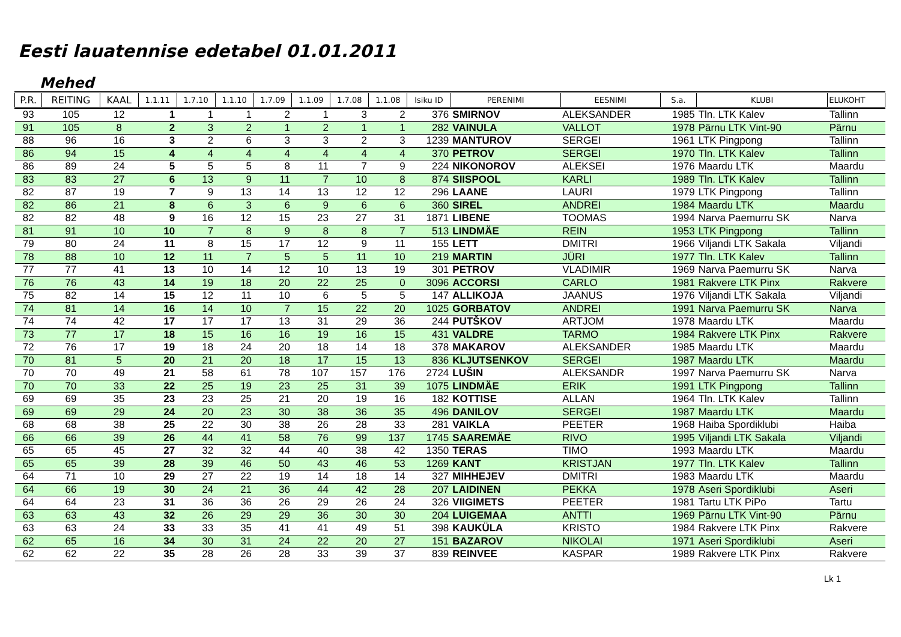Eesti lauatennise edetabel 01.01.2011
Mehed
| P.R. | REITING | KAAL | 1.1.11 | 1.7.10 | 1.1.10 | 1.7.09 | 1.1.09 | 1.7.08 | 1.1.08 | Isiku ID | PERENIMI | EESNIMI | S.a. | KLUBI | ELUKOHT |
| --- | --- | --- | --- | --- | --- | --- | --- | --- | --- | --- | --- | --- | --- | --- | --- |
| 93 | 105 | 12 | 1 | 1 | 1 | 2 | 1 | 3 | 2 | 376 | SMIRNOV | ALEKSANDER | 1985 | Tln. LTK Kalev | Tallinn |
| 91 | 105 | 8 | 2 | 3 | 2 | 1 | 2 | 1 | 1 | 282 | VAINULA | VALLOT | 1978 | Pärnu LTK Vint-90 | Pärnu |
| 88 | 96 | 16 | 3 | 2 | 6 | 3 | 3 | 2 | 3 | 1239 | MANTUROV | SERGEI | 1961 | LTK Pingpong | Tallinn |
| 86 | 94 | 15 | 4 | 4 | 4 | 4 | 4 | 4 | 4 | 370 | PETROV | SERGEI | 1970 | Tln. LTK Kalev | Tallinn |
| 86 | 89 | 24 | 5 | 5 | 5 | 8 | 11 | 7 | 9 | 224 | NIKONOROV | ALEKSEI | 1976 | Maardu LTK | Maardu |
| 83 | 83 | 27 | 6 | 13 | 9 | 11 | 7 | 10 | 8 | 874 | SIISPOOL | KARLI | 1989 | Tln. LTK Kalev | Tallinn |
| 82 | 87 | 19 | 7 | 9 | 13 | 14 | 13 | 12 | 12 | 296 | LAANE | LAURI | 1979 | LTK Pingpong | Tallinn |
| 82 | 86 | 21 | 8 | 6 | 3 | 6 | 9 | 6 | 6 | 360 | SIREL | ANDREI | 1984 | Maardu LTK | Maardu |
| 82 | 82 | 48 | 9 | 16 | 12 | 15 | 23 | 27 | 31 | 1871 | LIBENE | TOOMAS | 1994 | Narva Paemurru SK | Narva |
| 81 | 91 | 10 | 10 | 7 | 8 | 9 | 8 | 8 | 7 | 513 | LINDMÄE | REIN | 1953 | LTK Pingpong | Tallinn |
| 79 | 80 | 24 | 11 | 8 | 15 | 17 | 12 | 9 | 11 | 155 | LETT | DMITRI | 1966 | Viljandi LTK Sakala | Viljandi |
| 78 | 88 | 10 | 12 | 11 | 7 | 5 | 5 | 11 | 10 | 219 | MARTIN | JÜRI | 1977 | Tln. LTK Kalev | Tallinn |
| 77 | 77 | 41 | 13 | 10 | 14 | 12 | 10 | 13 | 19 | 301 | PETROV | VLADIMIR | 1969 | Narva Paemurru SK | Narva |
| 76 | 76 | 43 | 14 | 19 | 18 | 20 | 22 | 25 | 0 | 3096 | ACCORSI | CARLO | 1981 | Rakvere LTK Pinx | Rakvere |
| 75 | 82 | 14 | 15 | 12 | 11 | 10 | 6 | 5 | 5 | 147 | ALLIKOJA | JAANUS | 1976 | Viljandi LTK Sakala | Viljandi |
| 74 | 81 | 14 | 16 | 14 | 10 | 7 | 15 | 22 | 20 | 1025 | GORBATOV | ANDREI | 1991 | Narva Paemurru SK | Narva |
| 74 | 74 | 42 | 17 | 17 | 17 | 13 | 31 | 29 | 36 | 244 | PUTŠKOV | ARTJOM | 1978 | Maardu LTK | Maardu |
| 73 | 77 | 17 | 18 | 15 | 16 | 16 | 19 | 16 | 15 | 431 | VALDRE | TARMO | 1984 | Rakvere LTK Pinx | Rakvere |
| 72 | 76 | 17 | 19 | 18 | 24 | 20 | 18 | 14 | 18 | 378 | MAKAROV | ALEKSANDER | 1985 | Maardu LTK | Maardu |
| 70 | 81 | 5 | 20 | 21 | 20 | 18 | 17 | 15 | 13 | 836 | KLJUTSENKOV | SERGEI | 1987 | Maardu LTK | Maardu |
| 70 | 70 | 49 | 21 | 58 | 61 | 78 | 107 | 157 | 176 | 2724 | LUŠIN | ALEKSANDR | 1997 | Narva Paemurru SK | Narva |
| 70 | 70 | 33 | 22 | 25 | 19 | 23 | 25 | 31 | 39 | 1075 | LINDMÄE | ERIK | 1991 | LTK Pingpong | Tallinn |
| 69 | 69 | 35 | 23 | 23 | 25 | 21 | 20 | 19 | 16 | 182 | KOTTISE | ALLAN | 1964 | Tln. LTK Kalev | Tallinn |
| 69 | 69 | 29 | 24 | 20 | 23 | 30 | 38 | 36 | 35 | 496 | DANILOV | SERGEI | 1987 | Maardu LTK | Maardu |
| 68 | 68 | 38 | 25 | 22 | 30 | 38 | 26 | 28 | 33 | 281 | VAIKLA | PEETER | 1968 | Haiba Spordiklubi | Haiba |
| 66 | 66 | 39 | 26 | 44 | 41 | 58 | 76 | 99 | 137 | 1745 | SAAREMÄE | RIVO | 1995 | Viljandi LTK Sakala | Viljandi |
| 65 | 65 | 45 | 27 | 32 | 32 | 44 | 40 | 38 | 42 | 1350 | TERAS | TIMO | 1993 | Maardu LTK | Maardu |
| 65 | 65 | 39 | 28 | 39 | 46 | 50 | 43 | 46 | 53 | 1269 | KANT | KRISTJAN | 1977 | Tln. LTK Kalev | Tallinn |
| 64 | 71 | 10 | 29 | 27 | 22 | 19 | 14 | 18 | 14 | 327 | MIHHEJEV | DMITRI | 1983 | Maardu LTK | Maardu |
| 64 | 66 | 19 | 30 | 24 | 21 | 36 | 44 | 42 | 28 | 207 | LAIDINEN | PEKKA | 1978 | Aseri Spordiklubi | Aseri |
| 64 | 64 | 23 | 31 | 36 | 36 | 26 | 29 | 26 | 24 | 326 | VIIGIMETS | PEETER | 1981 | Tartu LTK PiPo | Tartu |
| 63 | 63 | 43 | 32 | 26 | 29 | 29 | 36 | 30 | 30 | 204 | LUIGEMAA | ANTTI | 1969 | Pärnu LTK Vint-90 | Pärnu |
| 63 | 63 | 24 | 33 | 33 | 35 | 41 | 41 | 49 | 51 | 398 | KAUKÜLA | KRISTO | 1984 | Rakvere LTK Pinx | Rakvere |
| 62 | 65 | 16 | 34 | 30 | 31 | 24 | 22 | 20 | 27 | 151 | BAZAROV | NIKOLAI | 1971 | Aseri Spordiklubi | Aseri |
| 62 | 62 | 22 | 35 | 28 | 26 | 28 | 33 | 39 | 37 | 839 | REINVEE | KASPAR | 1989 | Rakvere LTK Pinx | Rakvere |
Lk 1